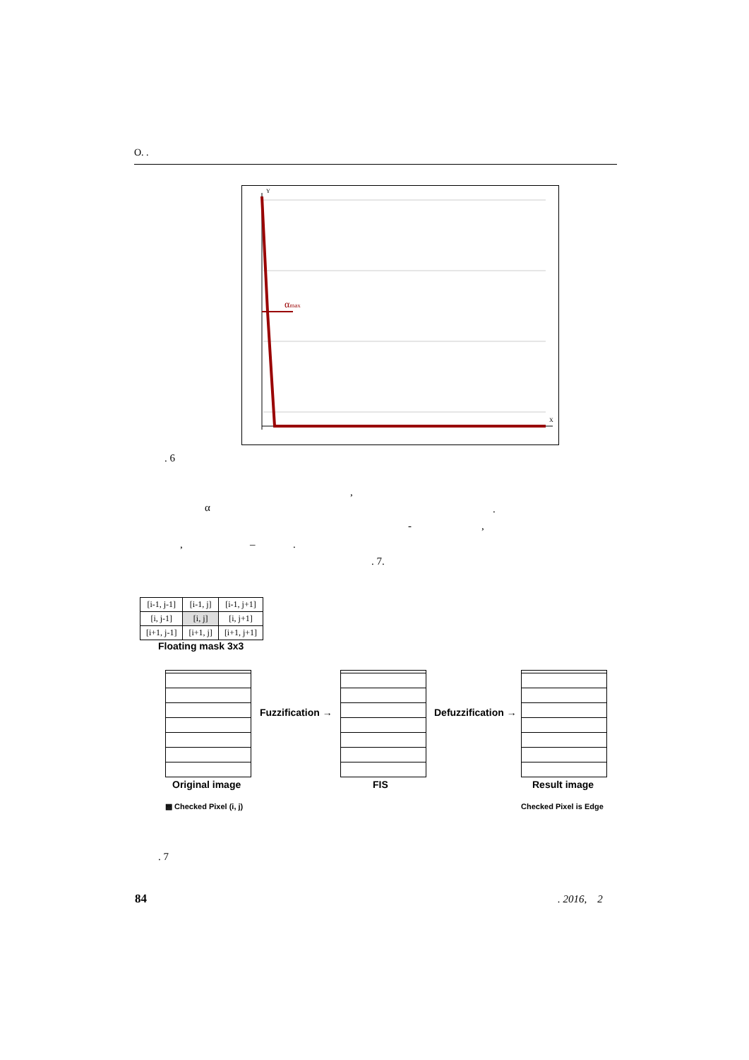O. .
αmax
X
Y
. 6
,
α .
- ,
, – .
. 7.
| [i-1, j-1] | [i-1, j] | [i-1, j+1] |
| [i, j-1] | [i, j] | [i, j+1] |
| [i+1, j-1] | [i+1, j] | [i+1, j+1] |
Floating mask 3x3
Fuzzification → Defuzzification →
Original image FIS Result image
▩ Checked Pixel (i, j) Checked Pixel is Edge
. 7
84 . 2016, 2